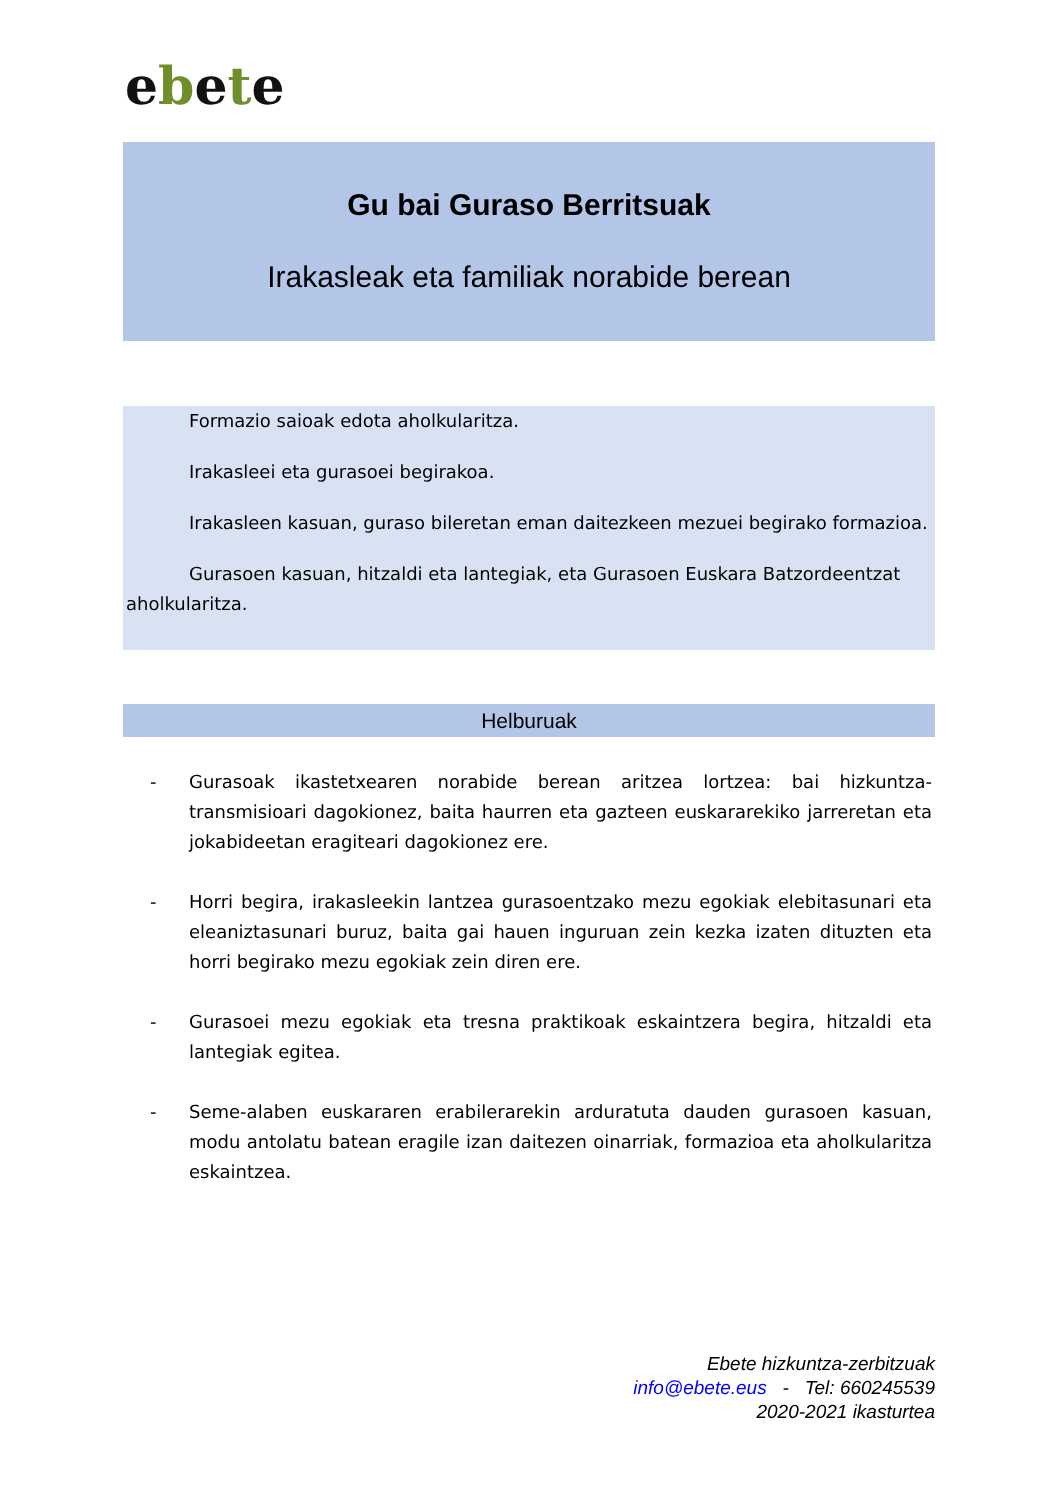ebete
Gu bai Guraso Berritsuak
Irakasleak eta familiak norabide berean
Formazio saioak edota aholkularitza.
Irakasleei eta gurasoei begirakoa.
Irakasleen kasuan, guraso bileretan eman daitezkeen mezuei begirako formazioa.
Gurasoen kasuan, hitzaldi eta lantegiak, eta Gurasoen Euskara Batzordeentzat aholkularitza.
Helburuak
- Gurasoak ikastetxearen norabide berean aritzea lortzea: bai hizkuntza-transmisioari dagokionez, baita haurren eta gazteen euskararekiko jarreretan eta jokabideetan eragiteari dagokionez ere.
- Horri begira, irakasleekin lantzea gurasoentzako mezu egokiak elebitasunari eta eleaniztasunari buruz, baita gai hauen inguruan zein kezka izaten dituzten eta horri begirako mezu egokiak zein diren ere.
- Gurasoei mezu egokiak eta tresna praktikoak eskaintzera begira, hitzaldi eta lantegiak egitea.
- Seme-alaben euskararen erabilerarekin arduratuta dauden gurasoen kasuan, modu antolatu batean eragile izan daitezen oinarriak, formazioa eta aholkularitza eskaintzea.
Ebete hizkuntza-zerbitzuak
info@ebete.eus - Tel: 660245539
2020-2021 ikasturtea